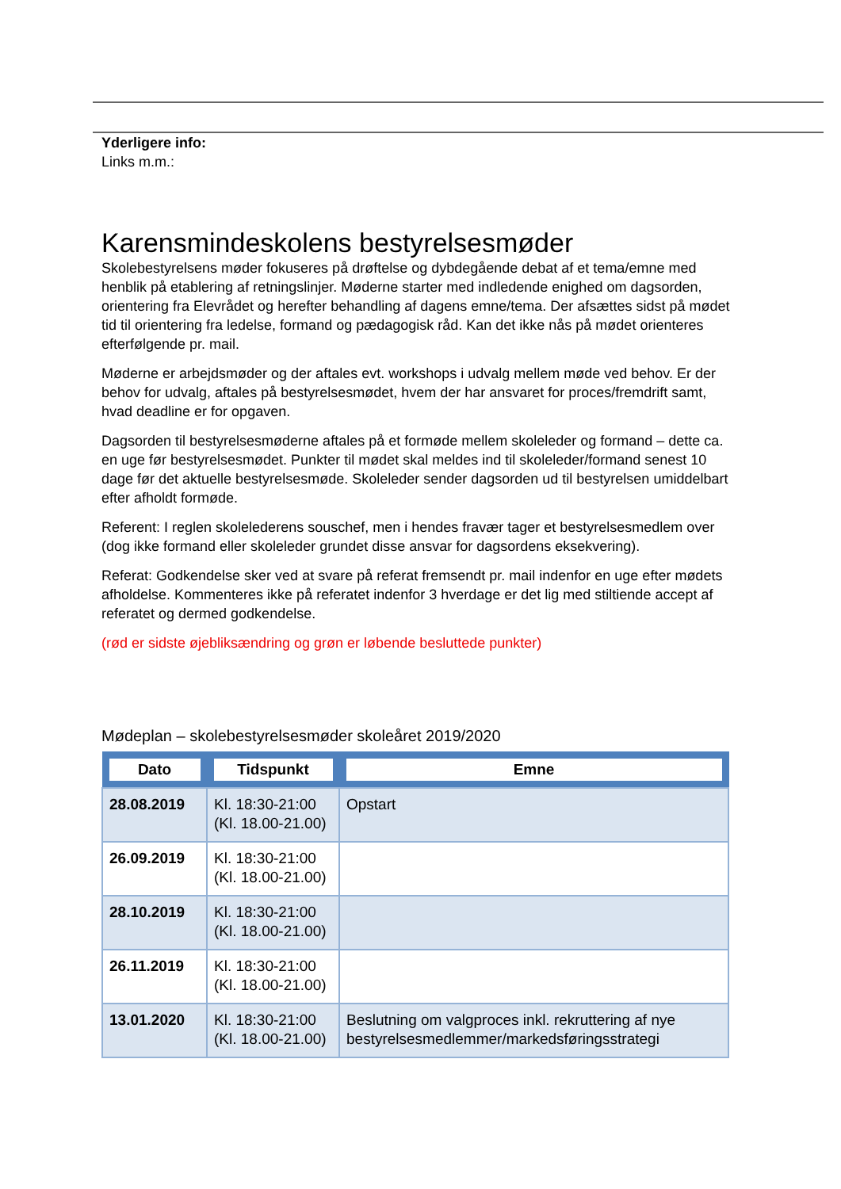Yderligere info:
Links m.m.:
Karensmindeskolens bestyrelsesmøder
Skolebestyrelsens møder fokuseres på drøftelse og dybdegående debat af et tema/emne med henblik på etablering af retningslinjer. Møderne starter med indledende enighed om dagsorden, orientering fra Elevrådet og herefter behandling af dagens emne/tema. Der afsættes sidst på mødet tid til orientering fra ledelse, formand og pædagogisk råd. Kan det ikke nås på mødet orienteres efterfølgende pr. mail.
Møderne er arbejdsmøder og der aftales evt. workshops i udvalg mellem møde ved behov. Er der behov for udvalg, aftales på bestyrelsesmødet, hvem der har ansvaret for proces/fremdrift samt, hvad deadline er for opgaven.
Dagsorden til bestyrelsesmøderne aftales på et formøde mellem skoleleder og formand – dette ca. en uge før bestyrelsesmødet. Punkter til mødet skal meldes ind til skoleleder/formand senest 10 dage før det aktuelle bestyrelsesmøde. Skoleleder sender dagsorden ud til bestyrelsen umiddelbart efter afholdt formøde.
Referent: I reglen skolelederens souschef, men i hendes fravær tager et bestyrelsesmedlem over (dog ikke formand eller skoleleder grundet disse ansvar for dagsordens eksekvering).
Referat: Godkendelse sker ved at svare på referat fremsendt pr. mail indenfor en uge efter mødets afholdelse. Kommenteres ikke på referatet indenfor 3 hverdage er det lig med stiltiende accept af referatet og dermed godkendelse.
(rød er sidste øjebliksændring og grøn er løbende besluttede punkter)
Mødeplan – skolebestyrelsesmøder skoleåret 2019/2020
| Dato | Tidspunkt | Emne |
| --- | --- | --- |
| 28.08.2019 | Kl. 18:30-21:00 (Kl. 18.00-21.00) | Opstart |
| 26.09.2019 | Kl. 18:30-21:00 (Kl. 18.00-21.00) | |
| 28.10.2019 | Kl. 18:30-21:00 (Kl. 18.00-21.00) | |
| 26.11.2019 | Kl. 18:30-21:00 (Kl. 18.00-21.00) | |
| 13.01.2020 | Kl. 18:30-21:00 (Kl. 18.00-21.00) | Beslutning om valgproces inkl. rekruttering af nye bestyrelsesmedlemmer/markedsføringsstrategi |